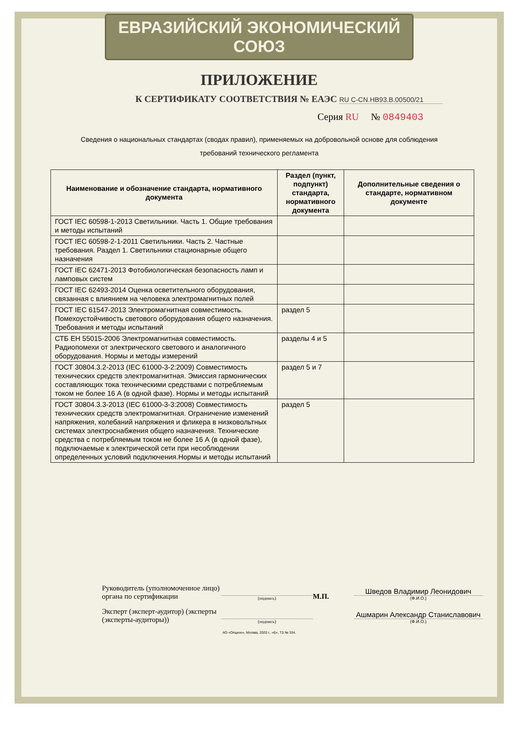ЕВРАЗИЙСКИЙ ЭКОНОМИЧЕСКИЙ СОЮЗ
ПРИЛОЖЕНИЕ
К СЕРТИФИКАТУ СООТВЕТСТВИЯ № ЕАЭС RU C-CN.НВ93.В.00500/21
Серия RU № 0849403
Сведения о национальных стандартах (сводах правил), применяемых на добровольной основе для соблюдения
требований технического регламента
| Наименование и обозначение стандарта, нормативного документа | Раздел (пункт, подпункт) стандарта, нормативного документа | Дополнительные сведения о стандарте, нормативном документе |
| --- | --- | --- |
| ГОСТ IEC 60598-1-2013 Светильники. Часть 1. Общие требования и методы испытаний | | |
| ГОСТ IEC 60598-2-1-2011 Светильники. Часть 2. Частные требования. Раздел 1. Светильники стационарные общего назначения | | |
| ГОСТ IEC 62471-2013 Фотобиологическая безопасность ламп и ламповых систем | | |
| ГОСТ IEC 62493-2014 Оценка осветительного оборудования, связанная с влиянием на человека электромагнитных полей | | |
| ГОСТ IEC 61547-2013 Электромагнитная совместимость. Помехоустойчивость светового оборудования общего назначения. Требования и методы испытаний | раздел 5 | |
| СТБ ЕН 55015-2006 Электромагнитная совместимость. Радиопомехи от электрического светового и аналогичного оборудования. Нормы и методы измерений | разделы 4 и 5 | |
| ГОСТ 30804.3.2-2013 (IEC 61000-3-2:2009) Совместимость технических средств электромагнитная. Эмиссия гармонических составляющих тока техническими средствами с потребляемым током не более 16 А (в одной фазе). Нормы и методы испытаний | раздел 5 и 7 | |
| ГОСТ 30804.3.3-2013 (IEC 61000-3-3:2008) Совместимость технических средств электромагнитная. Ограничение изменений напряжения, колебаний напряжения и фликера в низковольтных системах электроснабжения общего назначения. Технические средства с потребляемым током не более 16 А (в одной фазе), подключаемые к электрической сети при несоблюдении определенных условий подключения.Нормы и методы испытаний | раздел 5 | |
Руководитель (уполномоченное лицо) органа по сертификации
(подпись)
М.П.
Шведов Владимир Леонидович
(Ф.И.О.)
Эксперт (эксперт-аудитор) (эксперты (эксперты-аудиторы))
(подпись)
Ашмарин Александр Станиславович
(Ф.И.О.)
АО «Опцион», Москва, 2020 г., «Б», ТЗ № 334.